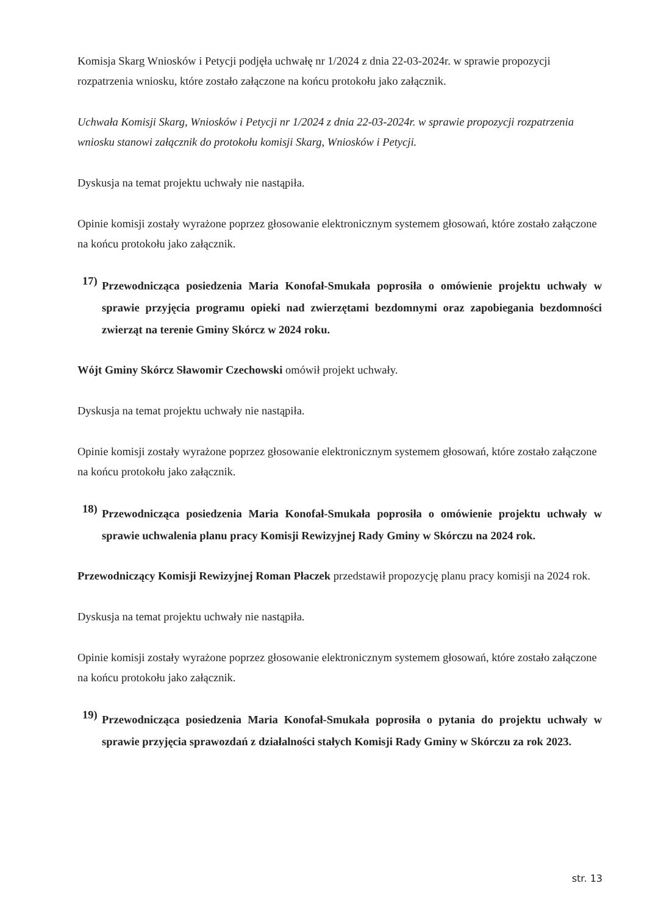Komisja Skarg Wniosków i Petycji podjęła uchwałę nr 1/2024 z dnia 22-03-2024r. w sprawie propozycji rozpatrzenia wniosku, które zostało załączone na końcu protokołu jako załącznik.
Uchwała Komisji Skarg, Wniosków i Petycji nr 1/2024 z dnia 22-03-2024r. w sprawie propozycji rozpatrzenia wniosku stanowi załącznik do protokołu komisji Skarg, Wniosków i Petycji.
Dyskusja na temat projektu uchwały nie nastąpiła.
Opinie komisji zostały wyrażone poprzez głosowanie elektronicznym systemem głosowań, które zostało załączone na końcu protokołu jako załącznik.
17)
Przewodnicząca posiedzenia Maria Konofał-Smukała poprosiła o omówienie projektu uchwały w sprawie przyjęcia programu opieki nad zwierzętami bezdomnymi oraz zapobiegania bezdomności zwierząt na terenie Gminy Skórcz w 2024 roku.
Wójt Gminy Skórcz Sławomir Czechowski omówił projekt uchwały.
Dyskusja na temat projektu uchwały nie nastąpiła.
Opinie komisji zostały wyrażone poprzez głosowanie elektronicznym systemem głosowań, które zostało załączone na końcu protokołu jako załącznik.
18)
Przewodnicząca posiedzenia Maria Konofał-Smukała poprosiła o omówienie projektu uchwały w sprawie uchwalenia planu pracy Komisji Rewizyjnej Rady Gminy w Skórczu na 2024 rok.
Przewodniczący Komisji Rewizyjnej Roman Płaczek przedstawił propozycję planu pracy komisji na 2024 rok.
Dyskusja na temat projektu uchwały nie nastąpiła.
Opinie komisji zostały wyrażone poprzez głosowanie elektronicznym systemem głosowań, które zostało załączone na końcu protokołu jako załącznik.
19)
Przewodnicząca posiedzenia Maria Konofał-Smukała poprosiła o pytania do projektu uchwały w sprawie przyjęcia sprawozdań z działalności stałych Komisji Rady Gminy w Skórczu za rok 2023.
str. 13